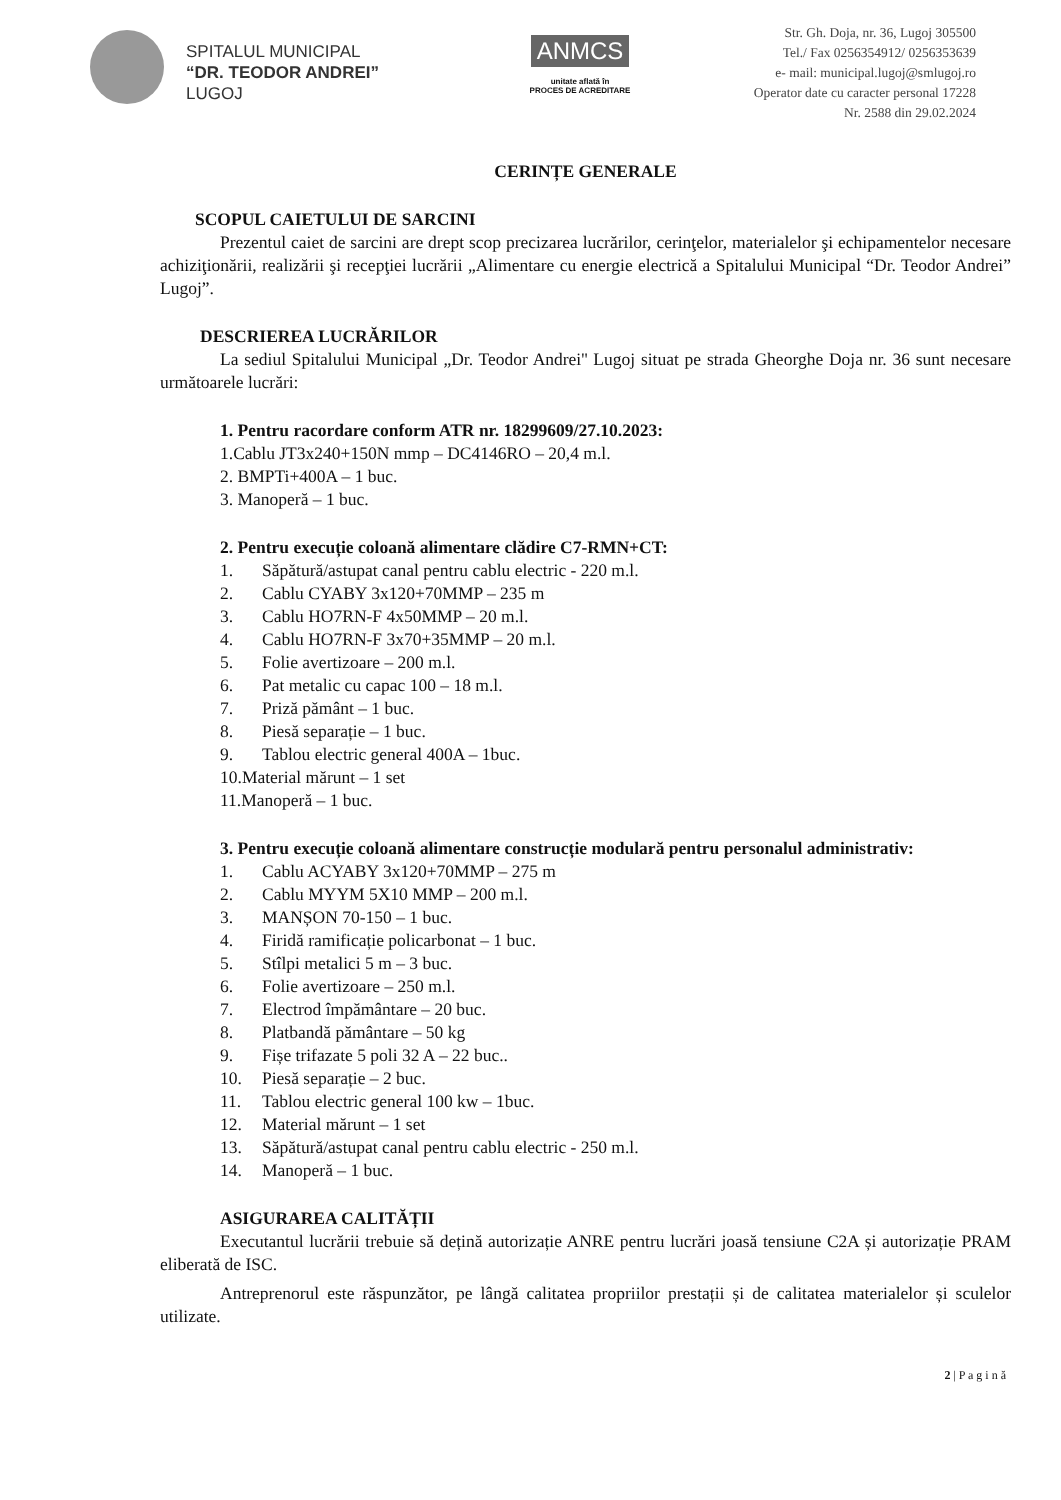SPITALUL MUNICIPAL
“DR. TEODOR ANDREI”
LUGOJ
ANMCS
unitate aflată în
PROCES DE ACREDITARE
Str. Gh. Doja, nr. 36, Lugoj 305500
Tel./ Fax 0256354912/ 0256353639
e- mail: municipal.lugoj@smlugoj.ro
Operator date cu caracter personal 17228
Nr. 2588 din 29.02.2024
CERINȚE GENERALE
SCOPUL CAIETULUI DE SARCINI
Prezentul caiet de sarcini are drept scop precizarea lucrărilor, cerinţelor, materialelor şi echipamentelor necesare achiziţionării, realizării şi recepţiei lucrării „Alimentare cu energie electrică a Spitalului Municipal “Dr. Teodor Andrei” Lugoj”.
DESCRIEREA LUCRĂRILOR
La sediul Spitalului Municipal „Dr. Teodor Andrei'' Lugoj situat pe strada Gheorghe Doja nr. 36 sunt necesare următoarele lucrări:
1. Pentru racordare conform ATR nr. 18299609/27.10.2023:
1.Cablu JT3x240+150N mmp – DC4146RO – 20,4 m.l.
2. BMPTi+400A – 1 buc.
3. Manoperă – 1 buc.
2. Pentru execuție coloană alimentare clădire C7-RMN+CT:
1. Săpătură/astupat canal pentru cablu electric - 220 m.l.
2. Cablu CYABY 3x120+70MMP – 235 m
3. Cablu HO7RN-F 4x50MMP – 20 m.l.
4. Cablu HO7RN-F 3x70+35MMP – 20 m.l.
5. Folie avertizoare – 200 m.l.
6. Pat metalic cu capac 100 – 18 m.l.
7. Priză pământ – 1 buc.
8. Piesă separație – 1 buc.
9. Tablou electric general 400A – 1buc.
10.Material mărunt – 1 set
11.Manoperă – 1 buc.
3. Pentru execuție coloană alimentare construcție modulară pentru personalul administrativ:
1. Cablu ACYABY 3x120+70MMP – 275 m
2. Cablu MYYM 5X10 MMP – 200 m.l.
3. MANȘON 70-150 – 1 buc.
4. Firidă ramificație policarbonat – 1 buc.
5. Stîlpi metalici 5 m – 3 buc.
6. Folie avertizoare – 250 m.l.
7. Electrod împământare – 20 buc.
8. Platbandă pământare – 50 kg
9. Fișe trifazate 5 poli 32 A – 22 buc..
10. Piesă separație – 2 buc.
11. Tablou electric general 100 kw – 1buc.
12. Material mărunt – 1 set
13. Săpătură/astupat canal pentru cablu electric - 250 m.l.
14. Manoperă – 1 buc.
ASIGURAREA CALITĂȚII
Executantul lucrării trebuie să dețină autorizație ANRE pentru lucrări joasă tensiune C2A și autorizație PRAM eliberată de ISC.
Antreprenorul este răspunzător, pe lângă calitatea propriilor prestații și de calitatea materialelor și sculelor utilizate.
2 | P a g i n ă